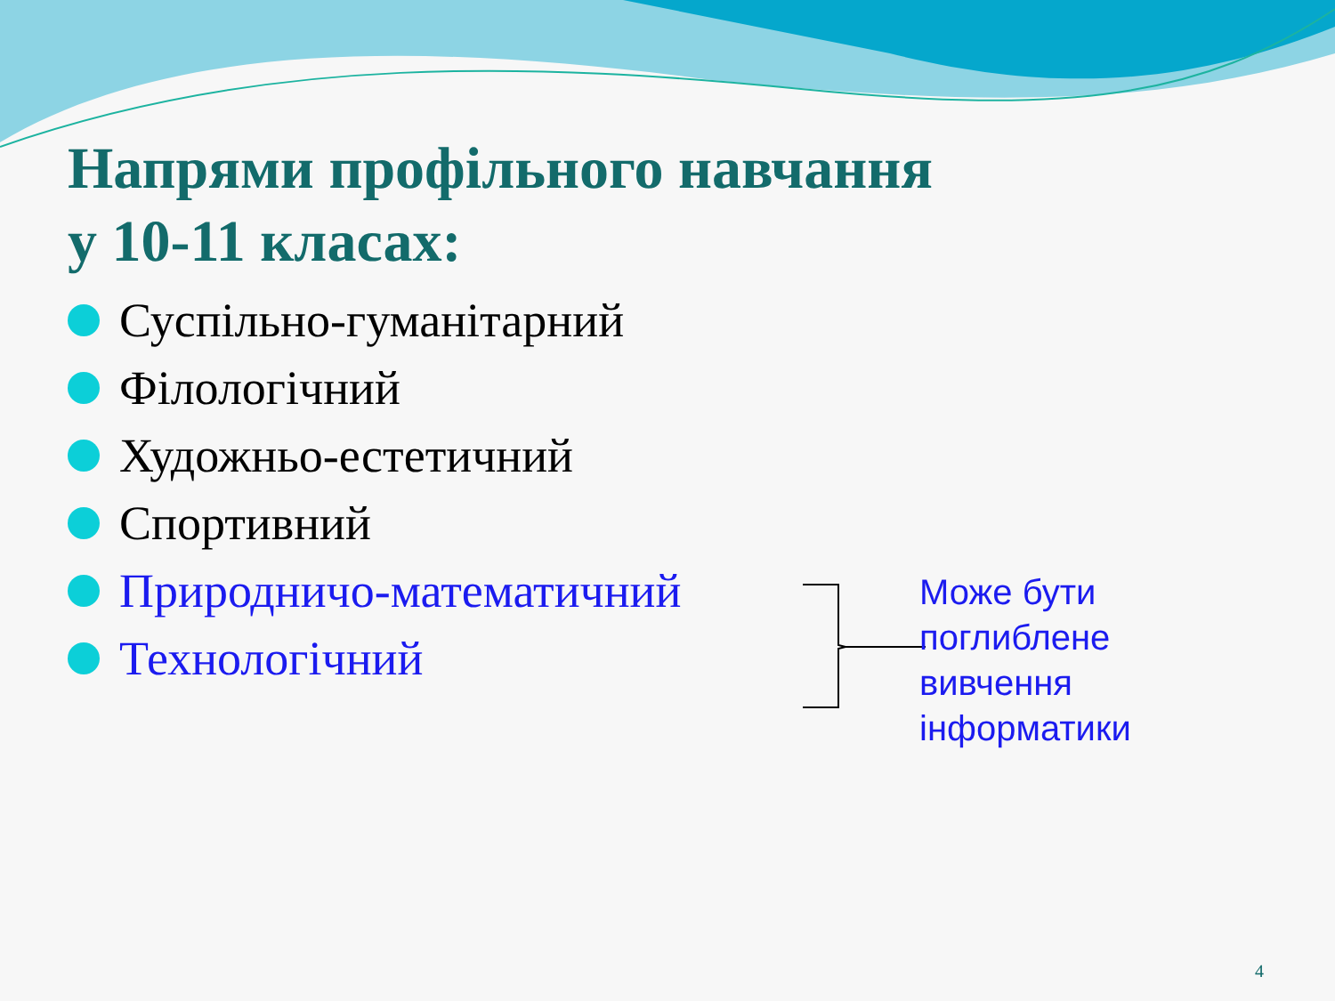Напрями профільного навчання
у 10-11 класах:
Суспільно-гуманітарний
Філологічний
Художньо-естетичний
Спортивний
Природничо-математичний
Технологічний
Може бути
поглиблене
вивчення
інформатики
4